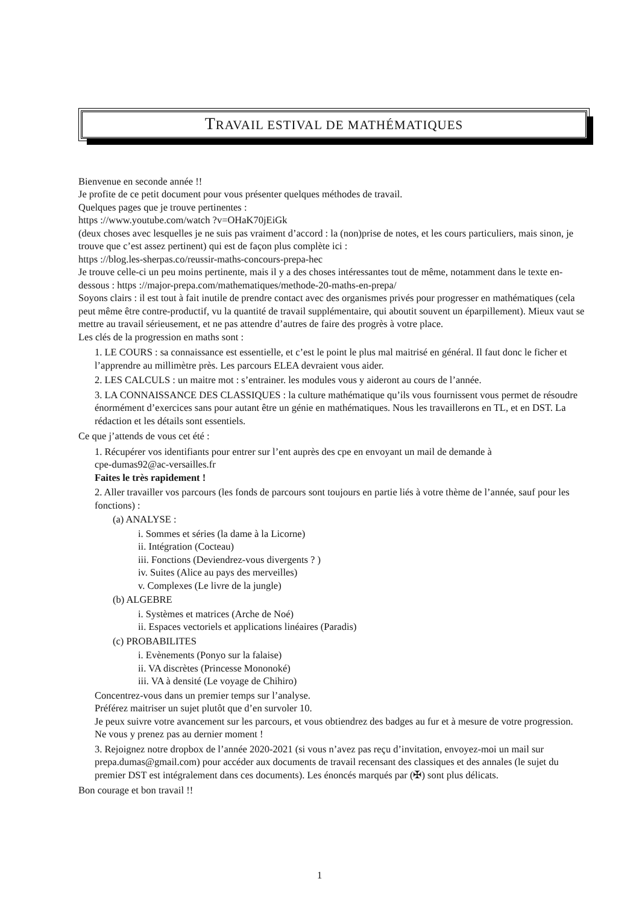TRAVAIL ESTIVAL DE MATHÉMATIQUES
Bienvenue en seconde année !!
Je profite de ce petit document pour vous présenter quelques méthodes de travail.
Quelques pages que je trouve pertinentes :
https ://www.youtube.com/watch ?v=OHaK70jEiGk
(deux choses avec lesquelles je ne suis pas vraiment d’accord : la (non)prise de notes, et les cours particuliers, mais sinon, je trouve que c’est assez pertinent) qui est de façon plus complète ici :
https ://blog.les-sherpas.co/reussir-maths-concours-prepa-hec
Je trouve celle-ci un peu moins pertinente, mais il y a des choses intéressantes tout de même, notamment dans le texte en-dessous : https ://major-prepa.com/mathematiques/methode-20-maths-en-prepa/
Soyons clairs : il est tout à fait inutile de prendre contact avec des organismes privés pour progresser en mathématiques (cela peut même être contre-productif, vu la quantité de travail supplémentaire, qui aboutit souvent un éparpillement). Mieux vaut se mettre au travail sérieusement, et ne pas attendre d’autres de faire des progrès à votre place.
Les clés de la progression en maths sont :
1. LE COURS : sa connaissance est essentielle, et c’est le point le plus mal maitrisé en général. Il faut donc le ficher et l’apprendre au millimètre près. Les parcours ELEA devraient vous aider.
2. LES CALCULS : un maitre mot : s’entrainer. les modules vous y aideront au cours de l’année.
3. LA CONNAISSANCE DES CLASSIQUES : la culture mathématique qu’ils vous fournissent vous permet de résoudre énormément d’exercices sans pour autant être un génie en mathématiques. Nous les travaillerons en TL, et en DST. La rédaction et les détails sont essentiels.
Ce que j’attends de vous cet été :
1. Récupérer vos identifiants pour entrer sur l’ent auprès des cpe en envoyant un mail de demande à
cpe-dumas92@ac-versailles.fr
Faites le très rapidement !
2. Aller travailler vos parcours (les fonds de parcours sont toujours en partie liés à votre thème de l’année, sauf pour les fonctions) :
(a) ANALYSE :
i. Sommes et séries (la dame à la Licorne)
ii. Intégration (Cocteau)
iii. Fonctions (Deviendrez-vous divergents ? )
iv. Suites (Alice au pays des merveilles)
v. Complexes (Le livre de la jungle)
(b) ALGEBRE
i. Systèmes et matrices (Arche de Noé)
ii. Espaces vectoriels et applications linéaires (Paradis)
(c) PROBABILITES
i. Evènements (Ponyo sur la falaise)
ii. VA discrètes (Princesse Mononoké)
iii. VA à densité (Le voyage de Chihiro)
Concentrez-vous dans un premier temps sur l’analyse.
Préférez maitriser un sujet plutôt que d’en survoler 10.
Je peux suivre votre avancement sur les parcours, et vous obtiendrez des badges au fur et à mesure de votre progression.
Ne vous y prenez pas au dernier moment !
3. Rejoignez notre dropbox de l’année 2020-2021 (si vous n’avez pas reçu d’invitation, envoyez-moi un mail sur prepa.dumas@gmail.com) pour accéder aux documents de travail recensant des classiques et des annales (le sujet du premier DST est intégralement dans ces documents). Les énoncés marqués par (✠) sont plus délicats.
Bon courage et bon travail !!
1